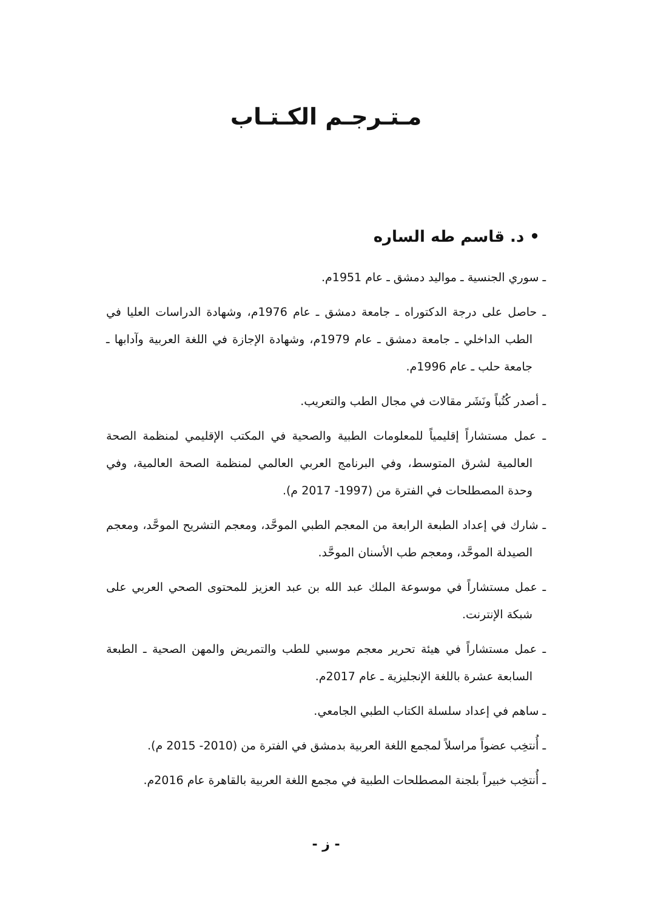مـتـرجـم الكـتـاب
• د. قاسم طه الساره
ـ سوري الجنسية ـ مواليد دمشق ـ عام 1951م.
ـ حاصل على درجة الدكتوراه ـ جامعة دمشق ـ عام 1976م، وشهادة الدراسات العليا في الطب الداخلي ـ جامعة دمشق ـ عام 1979م، وشهادة الإجازة في اللغة العربية وآدابها ـ جامعة حلب ـ عام 1996م.
ـ أصدر كُتُباً ونَشَر مقالات في مجال الطب والتعريب.
ـ عمل مستشاراً إقليمياً للمعلومات الطبية والصحية في المكتب الإقليمي لمنظمة الصحة العالمية لشرق المتوسط، وفي البرنامج العربي العالمي لمنظمة الصحة العالمية، وفي وحدة المصطلحات في الفترة من (1997- 2017 م).
ـ شارك في إعداد الطبعة الرابعة من المعجم الطبي الموحَّد، ومعجم التشريح الموحَّد، ومعجم الصيدلة الموحَّد، ومعجم طب الأسنان الموحَّد.
ـ عمل مستشاراً في موسوعة الملك عبد الله بن عبد العزيز للمحتوى الصحي العربي على شبكة الإنترنت.
ـ عمل مستشاراً في هيئة تحرير معجم موسبي للطب والتمريض والمهن الصحية ـ الطبعة السابعة عشرة باللغة الإنجليزية ـ عام 2017م.
ـ ساهم في إعداد سلسلة الكتاب الطبي الجامعي.
ـ أُنتخِب عضواً مراسلاً لمجمع اللغة العربية بدمشق في الفترة من (2010- 2015 م).
ـ أُنتخِب خبيراً بلجنة المصطلحات الطبية في مجمع اللغة العربية بالقاهرة عام 2016م.
- ز -